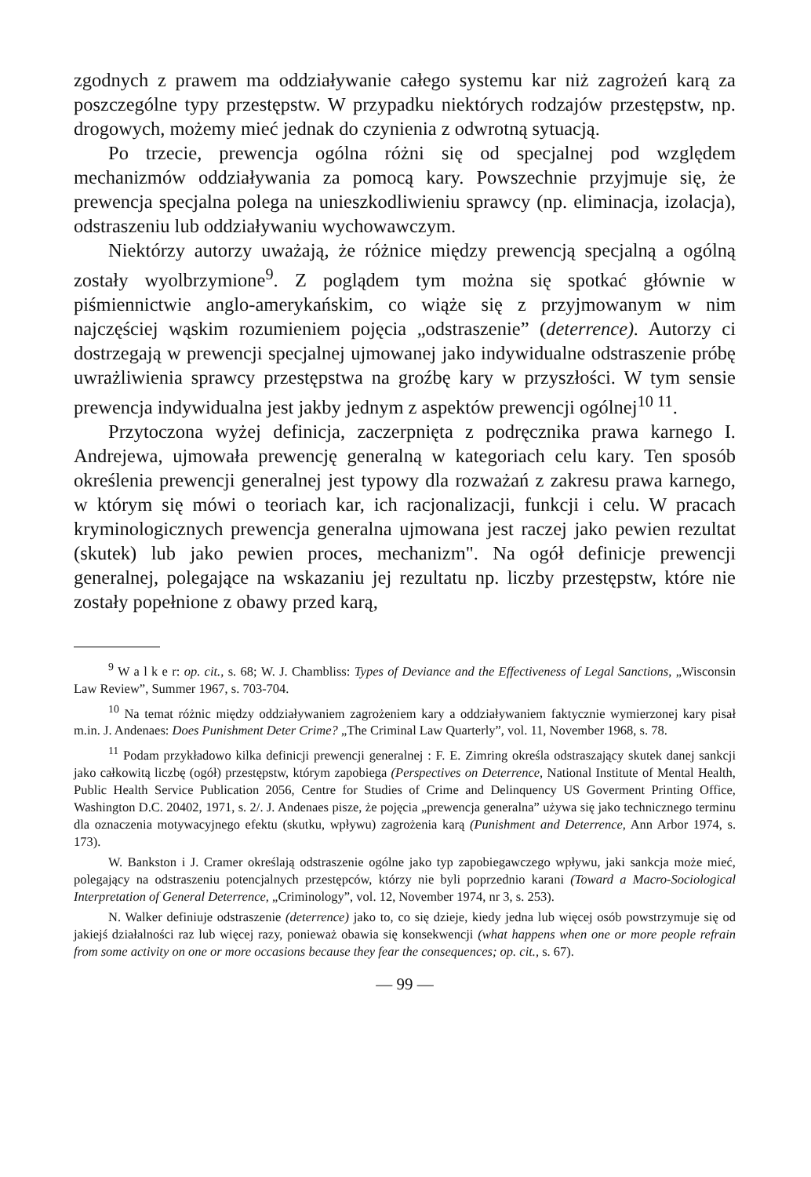zgodnych z prawem ma oddziaływanie całego systemu kar niż zagrożeń karą za poszczególne typy przestępstw. W przypadku niektórych rodzajów przestępstw, np. drogowych, możemy mieć jednak do czynienia z odwrotną sytuacją.
Po trzecie, prewencja ogólna różni się od specjalnej pod względem mechanizmów oddziaływania za pomocą kary. Powszechnie przyjmuje się, że prewencja specjalna polega na unieszkodliwieniu sprawcy (np. eliminacja, izolacja), odstraszeniu lub oddziaływaniu wychowawczym.
Niektórzy autorzy uważają, że różnice między prewencją specjalną a ogólną zostały wyolbrzymione<sup>9</sup>. Z poglądem tym można się spotkać głównie w piśmiennictwie anglo-amerykańskim, co wiąże się z przyjmowanym w nim najczęściej wąskim rozumieniem pojęcia „odstraszenie” (deterrence). Autorzy ci dostrzegają w prewencji specjalnej ujmowanej jako indywidualne odstraszenie próbę uwrażliwienia sprawcy przestępstwa na groźbę kary w przyszłości. W tym sensie prewencja indywidualna jest jakby jednym z aspektów prewencji ogólnej<sup>10 11</sup>.
Przytoczona wyżej definicja, zaczerpnięta z podręcznika prawa karnego I. Andrejewa, ujmowała prewencję generalną w kategoriach celu kary. Ten sposób określenia prewencji generalnej jest typowy dla rozważań z zakresu prawa karnego, w którym się mówi o teoriach kar, ich racjonalizacji, funkcji i celu. W pracach kryminologicznych prewencja generalna ujmowana jest raczej jako pewien rezultat (skutek) lub jako pewien proces, mechanizm". Na ogół definicje prewencji generalnej, polegające na wskazaniu jej rezultatu np. liczby przestępstw, które nie zostały popełnione z obawy przed karą,
<sup>9</sup> W a l k e r: op. cit., s. 68; W. J. Chambliss: Types of Deviance and the Effectiveness of Legal Sanctions, „Wisconsin Law Review”, Summer 1967, s. 703-704.
<sup>10</sup> Na temat różnic między oddziaływaniem zagrożeniem kary a oddziaływaniem faktycznie wymierzonej kary pisał m.in. J. Andenaes: Does Punishment Deter Crime? „The Criminal Law Quarterly”, vol. 11, November 1968, s. 78.
<sup>11</sup> Podam przykładowo kilka definicji prewencji generalnej : F. E. Zimring określa odstraszający skutek danej sankcji jako całkowitą liczbę (ogół) przestępstw, którym zapobiega (Perspectives on Deterrence, National Institute of Mental Health, Public Health Service Publication 2056, Centre for Studies of Crime and Delinquency US Goverment Printing Office, Washington D.C. 20402, 1971, s. 2/. J. Andenaes pisze, że pojęcia „prewencja generalna” używa się jako technicznego terminu dla oznaczenia motywacyjnego efektu (skutku, wpływu) zagrożenia karą (Punishment and Deterrence, Ann Arbor 1974, s. 173).
W. Bankston i J. Cramer określają odstraszenie ogólne jako typ zapobiegawczego wpływu, jaki sankcja może mieć, polegający na odstraszeniu potencjalnych przestępców, którzy nie byli poprzednio karani (Toward a Macro-Sociological Interpretation of General Deterrence, „Criminology”, vol. 12, November 1974, nr 3, s. 253).
N. Walker definiuje odstraszenie (deterrence) jako to, co się dzieje, kiedy jedna lub więcej osób powstrzymuje się od jakiejś działalności raz lub więcej razy, ponieważ obawia się konsekwencji (what happens when one or more people refrain from some activity on one or more occasions because they fear the consequences; op. cit., s. 67).
— 99 —